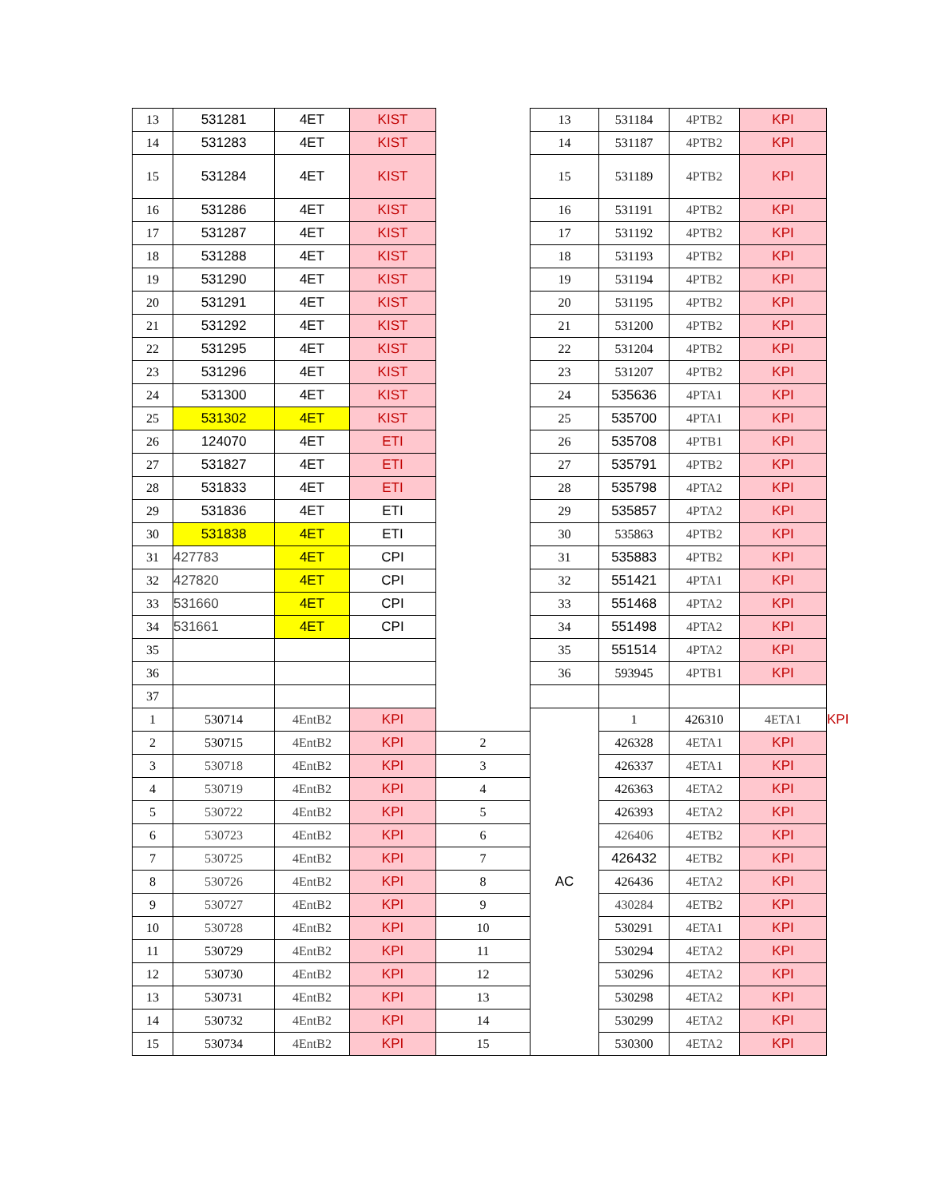| 13 | 531281 | 4ET | KIST | | 13 | 531184 | 4PTB2 | KPI | |
| 14 | 531283 | 4ET | KIST | | 14 | 531187 | 4PTB2 | KPI | |
| 15 | 531284 | 4ET | KIST | | 15 | 531189 | 4PTB2 | KPI | |
| 16 | 531286 | 4ET | KIST | | 16 | 531191 | 4PTB2 | KPI | |
| 17 | 531287 | 4ET | KIST | | 17 | 531192 | 4PTB2 | KPI | |
| 18 | 531288 | 4ET | KIST | | 18 | 531193 | 4PTB2 | KPI | |
| 19 | 531290 | 4ET | KIST | | 19 | 531194 | 4PTB2 | KPI | |
| 20 | 531291 | 4ET | KIST | | 20 | 531195 | 4PTB2 | KPI | |
| 21 | 531292 | 4ET | KIST | | 21 | 531200 | 4PTB2 | KPI | |
| 22 | 531295 | 4ET | KIST | | 22 | 531204 | 4PTB2 | KPI | |
| 23 | 531296 | 4ET | KIST | | 23 | 531207 | 4PTB2 | KPI | |
| 24 | 531300 | 4ET | KIST | | 24 | 535636 | 4PTA1 | KPI | |
| 25 | 531302 | 4ET | KIST | | 25 | 535700 | 4PTA1 | KPI | |
| 26 | 124070 | 4ET | ETI | | 26 | 535708 | 4PTB1 | KPI | |
| 27 | 531827 | 4ET | ETI | | 27 | 535791 | 4PTB2 | KPI | |
| 28 | 531833 | 4ET | ETI | | 28 | 535798 | 4PTA2 | KPI | |
| 29 | 531836 | 4ET | ETI | | 29 | 535857 | 4PTA2 | KPI | |
| 30 | 531838 | 4ET | ETI | | 30 | 535863 | 4PTB2 | KPI | |
| 31 | 427783 | 4ET | CPI | | 31 | 535883 | 4PTB2 | KPI | |
| 32 | 427820 | 4ET | CPI | | 32 | 551421 | 4PTA1 | KPI | |
| 33 | 531660 | 4ET | CPI | | 33 | 551468 | 4PTA2 | KPI | |
| 34 | 531661 | 4ET | CPI | | 34 | 551498 | 4PTA2 | KPI | |
| 35 | | | | | 35 | 551514 | 4PTA2 | KPI | |
| 36 | | | | | 36 | 593945 | 4PTB1 | KPI | |
| 37 | | | | | | | | | |
| 1 | 530714 | 4EntB2 | KPI | | AC | 1 | 426310 | 4ETA1 | KPI |
| 2 | 530715 | 4EntB2 | KPI | 2 | | 426328 | 4ETA1 | KPI | |
| 3 | 530718 | 4EntB2 | KPI | 3 | | 426337 | 4ETA1 | KPI | |
| 4 | 530719 | 4EntB2 | KPI | 4 | | 426363 | 4ETA2 | KPI | |
| 5 | 530722 | 4EntB2 | KPI | 5 | | 426393 | 4ETA2 | KPI | |
| 6 | 530723 | 4EntB2 | KPI | 6 | | 426406 | 4ETB2 | KPI | |
| 7 | 530725 | 4EntB2 | KPI | 7 | | 426432 | 4ETB2 | KPI | |
| 8 | 530726 | 4EntB2 | KPI | 8 | | 426436 | 4ETA2 | KPI | |
| 9 | 530727 | 4EntB2 | KPI | 9 | | 430284 | 4ETB2 | KPI | |
| 10 | 530728 | 4EntB2 | KPI | 10 | | 530291 | 4ETA1 | KPI | |
| 11 | 530729 | 4EntB2 | KPI | 11 | | 530294 | 4ETA2 | KPI | |
| 12 | 530730 | 4EntB2 | KPI | 12 | | 530296 | 4ETA2 | KPI | |
| 13 | 530731 | 4EntB2 | KPI | 13 | | 530298 | 4ETA2 | KPI | |
| 14 | 530732 | 4EntB2 | KPI | 14 | | 530299 | 4ETA2 | KPI | |
| 15 | 530734 | 4EntB2 | KPI | 15 | | 530300 | 4ETA2 | KPI | |